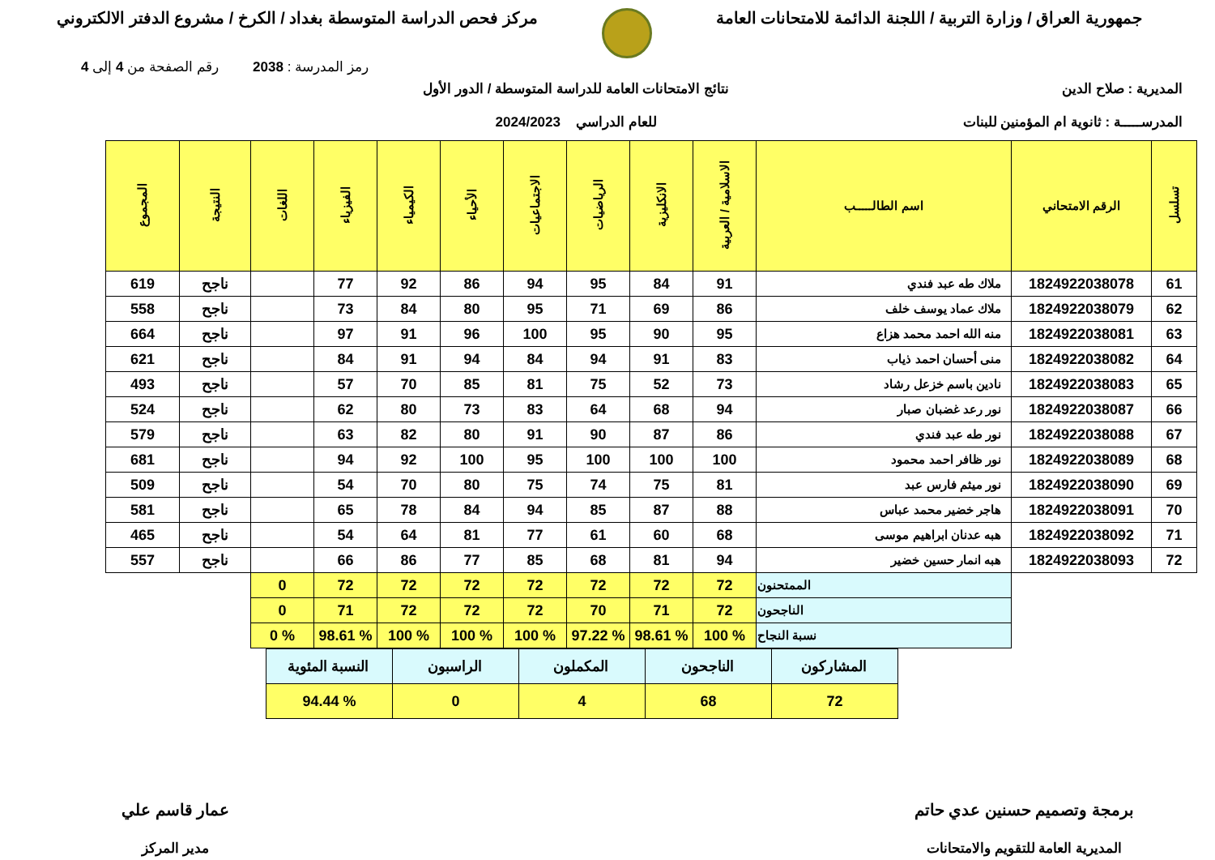جمهورية العراق / وزارة التربية / اللجنة الدائمة للامتحانات العامة
مركز فحص الدراسة المتوسطة بغداد / الكرخ / مشروع الدفتر الالكتروني
رمز المدرسة : 2038 رقم الصفحة من 4 إلى 4
المديرية : صلاح الدين
المدرســـــة : ثانوية ام المؤمنين للبنات
نتائج الامتحانات العامة للدراسة المتوسطة / الدور الأول
للعام الدراسي 2024/2023
| تسلسل | الرقم الامتحاني | اسم الطالـــــب | الاسلامية / العربية | الانكليزية | الرياضيات | الاجتماعيات | الأحياء | الكيمياء | الفيزياء | اللغات | النتيجة | المجموع |
| --- | --- | --- | --- | --- | --- | --- | --- | --- | --- | --- | --- | --- |
| 61 | 1824922038078 | ملاك طه عبد فندي | 91 | 84 | 95 | 94 | 86 | 92 | 77 | | ناجح | 619 |
| 62 | 1824922038079 | ملاك عماد يوسف خلف | 86 | 69 | 71 | 95 | 80 | 84 | 73 | | ناجح | 558 |
| 63 | 1824922038081 | منه الله احمد محمد هزاع | 95 | 90 | 95 | 100 | 96 | 91 | 97 | | ناجح | 664 |
| 64 | 1824922038082 | منى أحسان احمد ذياب | 83 | 91 | 94 | 84 | 94 | 91 | 84 | | ناجح | 621 |
| 65 | 1824922038083 | نادين باسم خزعل رشاد | 73 | 52 | 75 | 81 | 85 | 70 | 57 | | ناجح | 493 |
| 66 | 1824922038087 | نور رعد غضبان صبار | 94 | 68 | 64 | 83 | 73 | 80 | 62 | | ناجح | 524 |
| 67 | 1824922038088 | نور طه عبد فندي | 86 | 87 | 90 | 91 | 80 | 82 | 63 | | ناجح | 579 |
| 68 | 1824922038089 | نور ظافر احمد محمود | 100 | 100 | 100 | 95 | 100 | 92 | 94 | | ناجح | 681 |
| 69 | 1824922038090 | نور ميثم فارس عبد | 81 | 75 | 74 | 75 | 80 | 70 | 54 | | ناجح | 509 |
| 70 | 1824922038091 | هاجر خضير محمد عباس | 88 | 87 | 85 | 94 | 84 | 78 | 65 | | ناجح | 581 |
| 71 | 1824922038092 | هبه عدنان ابراهيم موسى | 68 | 60 | 61 | 77 | 81 | 64 | 54 | | ناجح | 465 |
| 72 | 1824922038093 | هبه انمار حسين خضير | 94 | 81 | 68 | 85 | 77 | 86 | 66 | | ناجح | 557 |
| | | الممتحنون | 72 | 72 | 72 | 72 | 72 | 72 | 72 | 0 | | |
| | | الناجحون | 72 | 71 | 70 | 72 | 72 | 72 | 71 | 0 | | |
| | | نسبة النجاح | % 100 | % 98.61 | % 97.22 | % 100 | % 100 | % 100 | % 98.61 | % 0 | | |
| المشاركون | الناجحون | المكملون | الراسبون | النسبة المئوية |
| 72 | 68 | 4 | 0 | % 94.44 |
برمجة وتصميم حسنين عدي حاتم
المديرية العامة للتقويم والامتحانات
عمار قاسم علي
مدير المركز